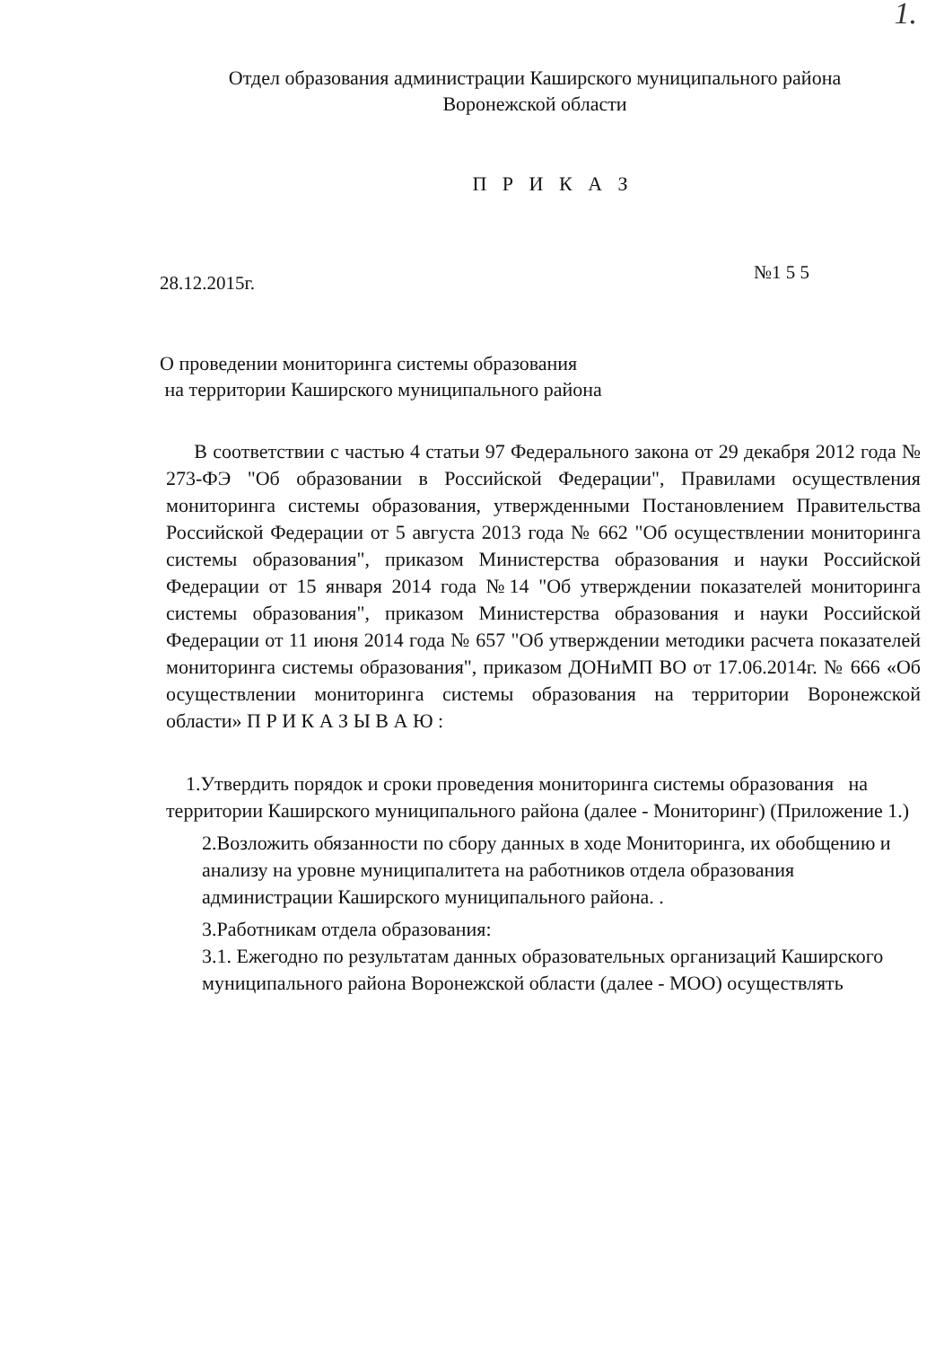1.
Отдел образования администрации Каширского муниципального района
Воронежской области
П Р И К А З
28.12.2015г. №1 5 5
О проведении мониторинга системы образования
на территории Каширского муниципального района
В соответствии с частью 4 статьи 97 Федерального закона от 29 декабря 2012 года № 273-ФЭ "Об образовании в Российской Федерации", Правилами осуществления мониторинга системы образования, утвержденными Постановлением Правительства Российской Федерации от 5 августа 2013 года № 662 "Об осуществлении мониторинга системы образования", приказом Министерства образования и науки Российской Федерации от 15 января 2014 года №14 "Об утверждении показателей мониторинга системы образования", приказом Министерства образования и науки Российской Федерации от 11 июня 2014 года № 657 "Об утверждении методики расчета показателей мониторинга системы образования", приказом ДОНиМП ВО от 17.06.2014г. № 666 «Об осуществлении мониторинга системы образования на территории Воронежской области» П Р И К А З Ы В А Ю :
1.Утвердить порядок и сроки проведения мониторинга системы образования на территории Каширского муниципального района (далее - Мониторинг) (Приложение 1.)
2.Возложить обязанности по сбору данных в ходе Мониторинга, их обобщению и анализу на уровне муниципалитета на работников отдела образования администрации Каширского муниципального района. .
3.Работникам отдела образования:
3.1. Ежегодно по результатам данных образовательных организаций Каширского муниципального района Воронежской области (далее - МОО) осуществлять